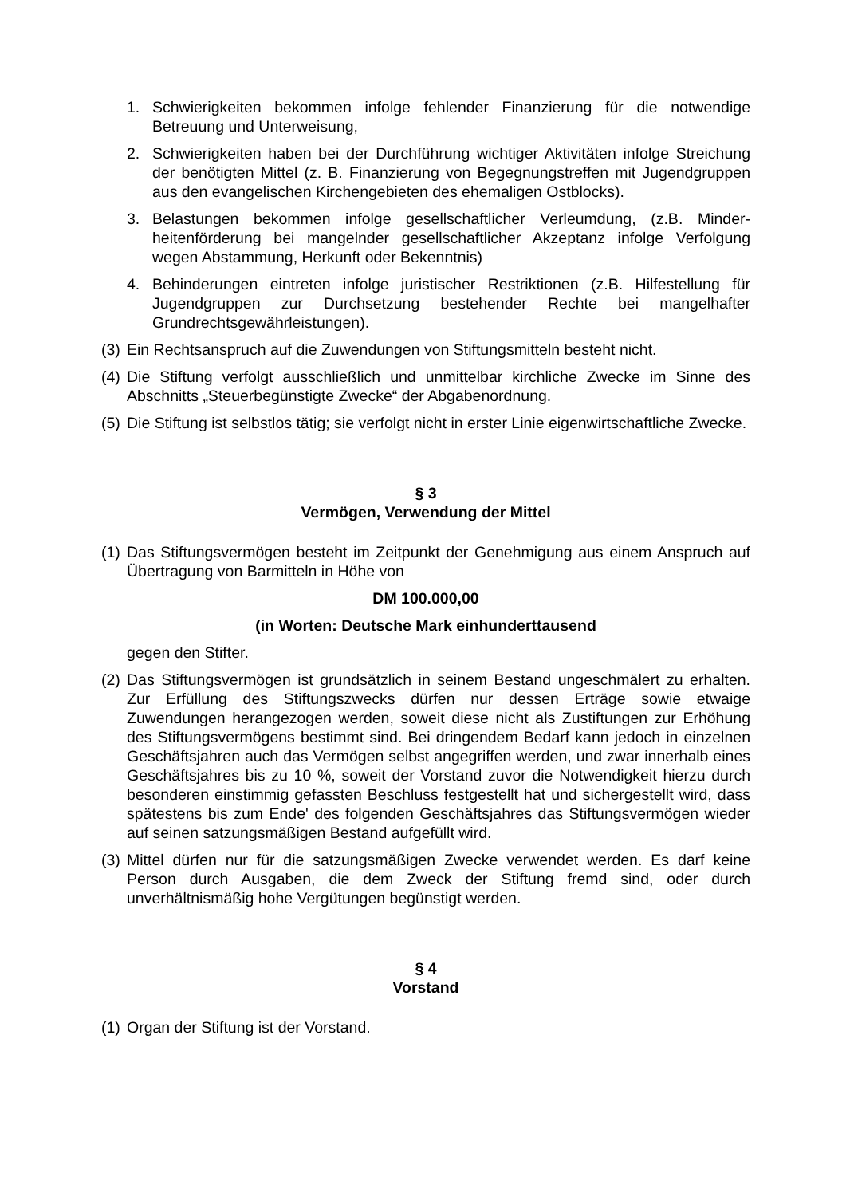1. Schwierigkeiten bekommen infolge fehlender Finanzierung für die notwendige Betreuung und Unterweisung,
2. Schwierigkeiten haben bei der Durchführung wichtiger Aktivitäten infolge Streichung der benötigten Mittel (z. B. Finanzierung von Begegnungstreffen mit Jugendgruppen aus den evangelischen Kirchengebieten des ehemaligen Ostblocks).
3. Belastungen bekommen infolge gesellschaftlicher Verleumdung, (z.B. Minder­heitenförderung bei mangelnder gesellschaftlicher Akzeptanz infolge Verfol­gung wegen Abstammung, Herkunft oder Bekenntnis)
4. Behinderungen eintreten infolge juristischer Restriktionen (z.B. Hilfestellung für Jugendgruppen zur Durchsetzung bestehender Rechte bei mangelhafter Grundrechtsgewährleistungen).
(3) Ein Rechtsanspruch auf die Zuwendungen von Stiftungsmitteln besteht nicht.
(4) Die Stiftung verfolgt ausschließlich und unmittelbar kirchliche Zwecke im Sinne des Abschnitts „Steuerbegünstigte Zwecke“ der Abgabenordnung.
(5) Die Stiftung ist selbstlos tätig; sie verfolgt nicht in erster Linie eigenwirtschaftliche Zwecke.
§ 3
Vermögen, Verwendung der Mittel
(1) Das Stiftungsvermögen besteht im Zeitpunkt der Genehmigung aus einem An­spruch auf Übertragung von Barmitteln in Höhe von
DM 100.000,00
(in Worten: Deutsche Mark einhunderttausend
gegen den Stifter.
(2) Das Stiftungsvermögen ist grundsätzlich in seinem Bestand ungeschmälert zu erhalten. Zur Erfüllung des Stiftungszwecks dürfen nur dessen Erträge sowie et­waige Zuwendungen herangezogen werden, soweit diese nicht als Zustiftungen zur Erhöhung des Stiftungsvermögens bestimmt sind. Bei dringendem Bedarf kann jedoch in einzelnen Geschäftsjahren auch das Vermögen selbst angegriffen werden, und zwar innerhalb eines Geschäftsjahres bis zu 10 %, soweit der Vor­stand zuvor die Notwendigkeit hierzu durch besonderen einstimmig gefassten Beschluss festgestellt hat und sichergestellt wird, dass spätestens bis zum Ende' des folgenden Geschäftsjahres das Stiftungsvermögen wieder auf seinen sat­zungsmäßigen Bestand aufgefüllt wird.
(3) Mittel dürfen nur für die satzungsmäßigen Zwecke verwendet werden. Es darf keine Person durch Ausgaben, die dem Zweck der Stiftung fremd sind, oder durch unverhältnismäßig hohe Vergütungen begünstigt werden.
§ 4
Vorstand
(1) Organ der Stiftung ist der Vorstand.